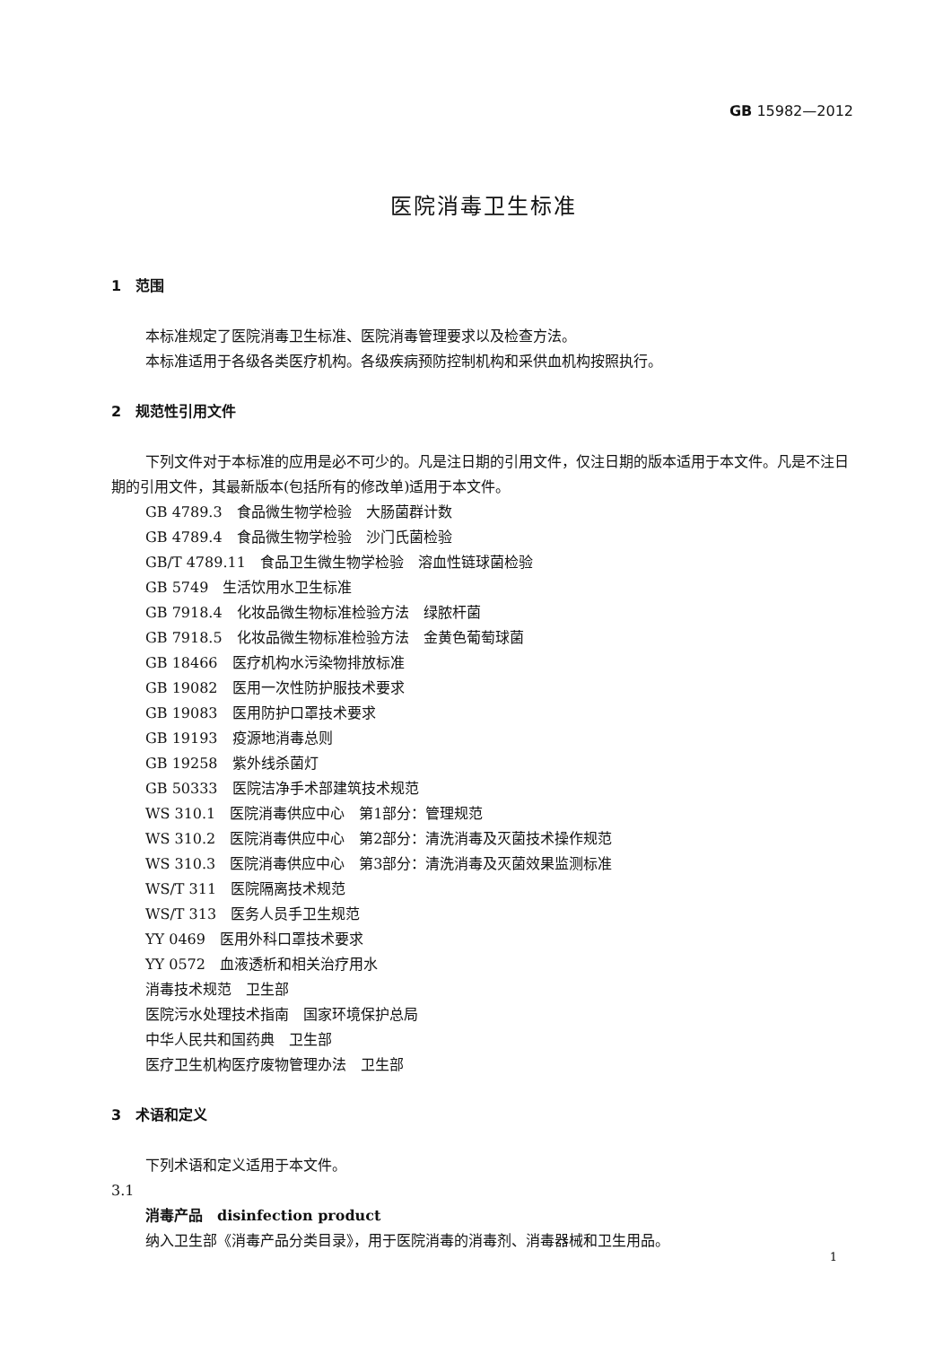GB 15982—2012
医院消毒卫生标准
1　范围
本标准规定了医院消毒卫生标准、医院消毒管理要求以及检查方法。
本标准适用于各级各类医疗机构。各级疾病预防控制机构和采供血机构按照执行。
2　规范性引用文件
下列文件对于本标准的应用是必不可少的。凡是注日期的引用文件，仅注日期的版本适用于本文件。凡是不注日期的引用文件，其最新版本(包括所有的修改单)适用于本文件。
GB 4789.3　食品微生物学检验　大肠菌群计数
GB 4789.4　食品微生物学检验　沙门氏菌检验
GB/T 4789.11　食品卫生微生物学检验　溶血性链球菌检验
GB 5749　生活饮用水卫生标准
GB 7918.4　化妆品微生物标准检验方法　绿脓杆菌
GB 7918.5　化妆品微生物标准检验方法　金黄色葡萄球菌
GB 18466　医疗机构水污染物排放标准
GB 19082　医用一次性防护服技术要求
GB 19083　医用防护口罩技术要求
GB 19193　疫源地消毒总则
GB 19258　紫外线杀菌灯
GB 50333　医院洁净手术部建筑技术规范
WS 310.1　医院消毒供应中心　第1部分：管理规范
WS 310.2　医院消毒供应中心　第2部分：清洗消毒及灭菌技术操作规范
WS 310.3　医院消毒供应中心　第3部分：清洗消毒及灭菌效果监测标准
WS/T 311　医院隔离技术规范
WS/T 313　医务人员手卫生规范
YY 0469　医用外科口罩技术要求
YY 0572　血液透析和相关治疗用水
消毒技术规范　卫生部
医院污水处理技术指南　国家环境保护总局
中华人民共和国药典　卫生部
医疗卫生机构医疗废物管理办法　卫生部
3　术语和定义
下列术语和定义适用于本文件。
3.1
消毒产品　disinfection product
纳入卫生部《消毒产品分类目录》，用于医院消毒的消毒剂、消毒器械和卫生用品。
1